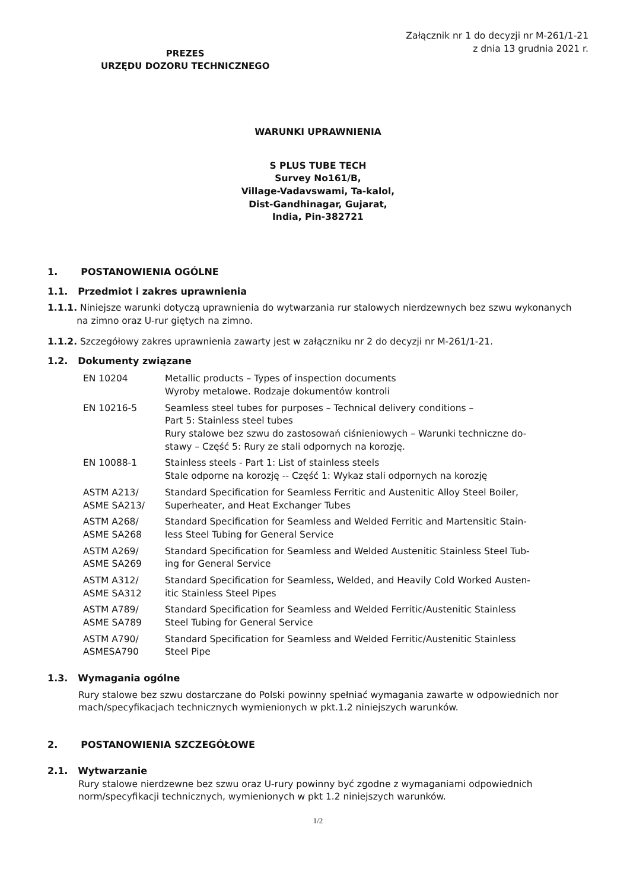PREZES
URZĘDU DOZORU TECHNICZNEGO
Załącznik nr 1 do decyzji nr M-261/1-21
z dnia 13 grudnia 2021 r.
WARUNKI UPRAWNIENIA
S PLUS TUBE TECH
Survey No161/B,
Village-Vadavswami, Ta-kalol,
Dist-Gandhinagar, Gujarat,
India, Pin-382721
1. POSTANOWIENIA OGÓLNE
1.1. Przedmiot i zakres uprawnienia
1.1.1. Niniejsze warunki dotyczą uprawnienia do wytwarzania rur stalowych nierdzewnych bez szwu wykonanych
na zimno oraz U-rur giętych na zimno.
1.1.2. Szczegółowy zakres uprawnienia zawarty jest w załączniku nr 2 do decyzji nr M-261/1-21.
1.2. Dokumenty związane
| EN 10204 | Metallic products – Types of inspection documents Wyroby metalowe. Rodzaje dokumentów kontroli |
| EN 10216-5 | Seamless steel tubes for purposes – Technical delivery conditions – Part 5: Stainless steel tubes Rury stalowe bez szwu do zastosowań ciśnieniowych – Warunki techniczne do- stawy – Część 5: Rury ze stali odpornych na korozję. |
| EN 10088-1 | Stainless steels - Part 1: List of stainless steels Stale odporne na korozję -- Część 1: Wykaz stali odpornych na korozję |
| ASTM A213/ ASME SA213/ | Standard Specification for Seamless Ferritic and Austenitic Alloy Steel Boiler, Superheater, and Heat Exchanger Tubes |
| ASTM A268/ ASME SA268 | Standard Specification for Seamless and Welded Ferritic and Martensitic Stain- less Steel Tubing for General Service |
| ASTM A269/ ASME SA269 | Standard Specification for Seamless and Welded Austenitic Stainless Steel Tub- ing for General Service |
| ASTM A312/ ASME SA312 | Standard Specification for Seamless, Welded, and Heavily Cold Worked Austen- itic Stainless Steel Pipes |
| ASTM A789/ ASME SA789 | Standard Specification for Seamless and Welded Ferritic/Austenitic Stainless Steel Tubing for General Service |
| ASTM A790/ ASMESA790 | Standard Specification for Seamless and Welded Ferritic/Austenitic Stainless Steel Pipe |
1.3. Wymagania ogólne
Rury stalowe bez szwu dostarczane do Polski powinny spełniać wymagania zawarte w odpowiednich nor mach/specyfikacjach technicznych wymienionych w pkt.1.2 niniejszych warunków.
2. POSTANOWIENIA SZCZEGÓŁOWE
2.1. Wytwarzanie
Rury stalowe nierdzewne bez szwu oraz U-rury powinny być zgodne z wymaganiami odpowiednich norm/specyfikacji technicznych, wymienionych w pkt 1.2 niniejszych warunków.
1/2